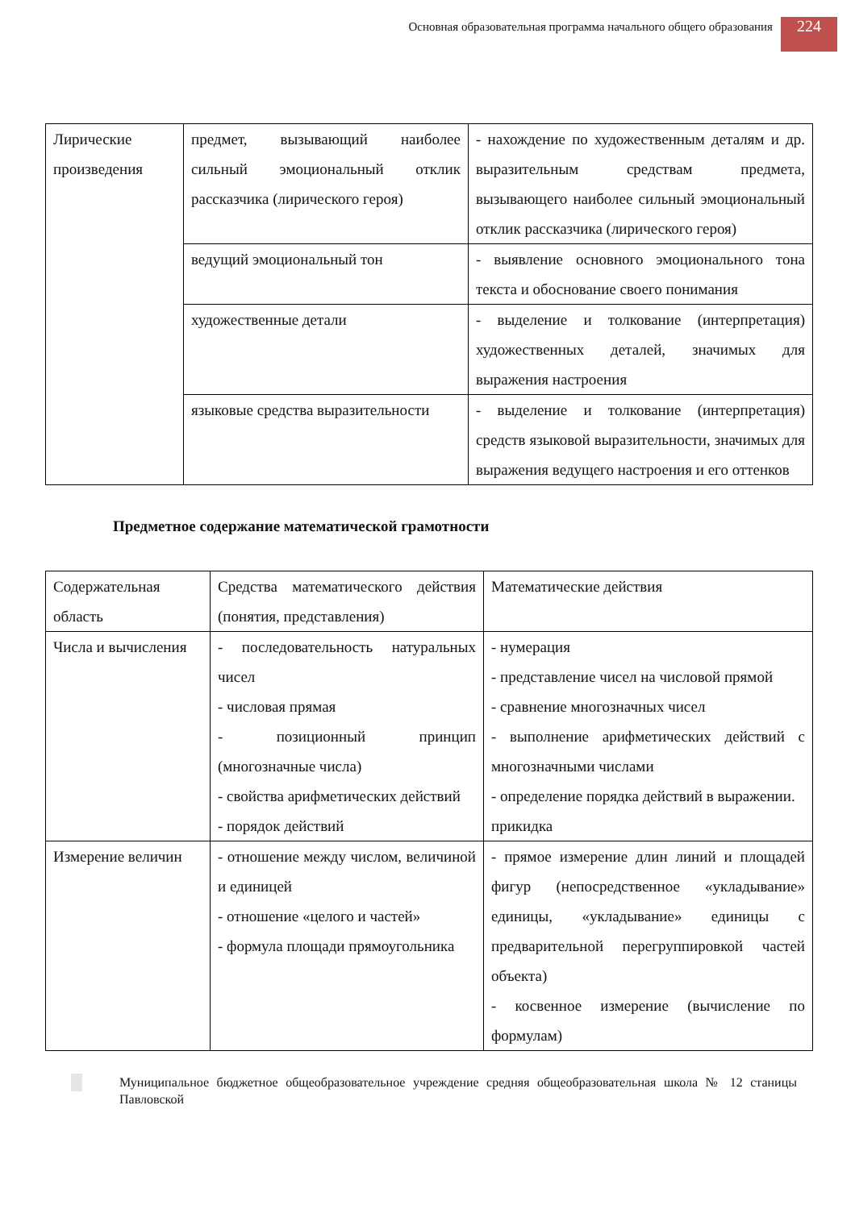Основная образовательная программа начального общего образования
224
| Лирические произведения | предмет, вызывающий наиболее сильный эмоциональный отклик рассказчика (лирического героя) | - нахождение по художественным деталям и др. выразительным средствам предмета, вызывающего наиболее сильный эмоциональный отклик рассказчика (лирического героя) |
| | ведущий эмоциональный тон | - выявление основного эмоционального тона текста и обоснование своего понимания |
| | художественные детали | - выделение и толкование (интерпретация) художественных деталей, значимых для выражения настроения |
| | языковые средства выразительности | - выделение и толкование (интерпретация) средств языковой выразительности, значимых для выражения ведущего настроения и его оттенков |
Предметное содержание математической грамотности
| Содержательная область | Средства математического действия (понятия, представления) | Математические действия |
| Числа и вычисления | - последовательность натуральных чисел - числовая прямая - позиционный принцип (многозначные числа) - свойства арифметических действий - порядок действий | - нумерация - представление чисел на числовой прямой - сравнение многозначных чисел - выполнение арифметических действий с многозначными числами - определение порядка действий в выражении. прикидка |
| Измерение величин | - отношение между числом, величиной и единицей - отношение «целого и частей» - формула площади прямоугольника | - прямое измерение длин линий и площадей фигур (непосредственное «укладывание» единицы, «укладывание» единицы с предварительной перегруппировкой частей объекта) - косвенное измерение (вычисление по формулам) |
Муниципальное бюджетное общеобразовательное учреждение средняя общеобразовательная школа № 12 станицы Павловской